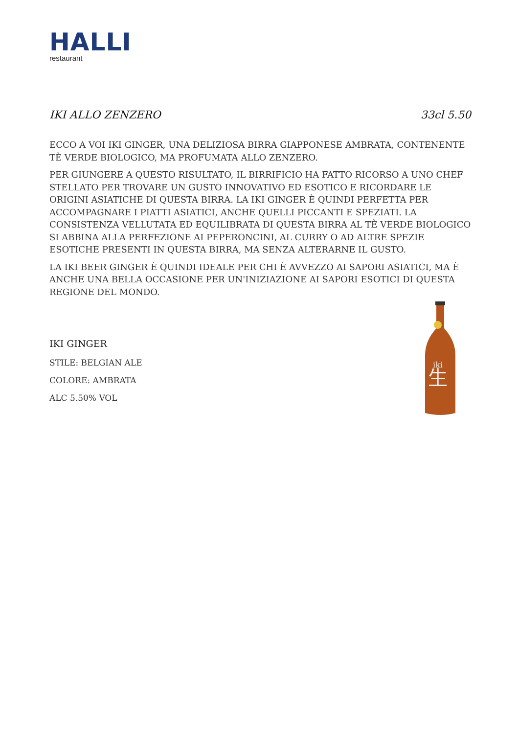HALLI
restaurant
IKI ALLO ZENZERO 33cl 5.50
ECCO A VOI IKI GINGER, UNA DELIZIOSA BIRRA GIAPPONESE AMBRATA, CONTENENTE TÈ VERDE BIOLOGICO, MA PROFUMATA ALLO ZENZERO.
PER GIUNGERE A QUESTO RISULTATO, IL BIRRIFICIO HA FATTO RICORSO A UNO CHEF STELLATO PER TROVARE UN GUSTO INNOVATIVO ED ESOTICO E RICORDARE LE ORIGINI ASIATICHE DI QUESTA BIRRA. LA IKI GINGER È QUINDI PERFETTA PER ACCOMPAGNARE I PIATTI ASIATICI, ANCHE QUELLI PICCANTI E SPEZIATI. LA CONSISTENZA VELLUTATA ED EQUILIBRATA DI QUESTA BIRRA AL TÈ VERDE BIOLOGICO SI ABBINA ALLA PERFEZIONE AI PEPERONCINI, AL CURRY O AD ALTRE SPEZIE ESOTICHE PRESENTI IN QUESTA BIRRA, MA SENZA ALTERARNE IL GUSTO.
LA IKI BEER GINGER È QUINDI IDEALE PER CHI È AVVEZZO AI SAPORI ASIATICI, MA È ANCHE UNA BELLA OCCASIONE PER UN'INIZIAZIONE AI SAPORI ESOTICI DI QUESTA REGIONE DEL MONDO.
IKI GINGER
STILE: BELGIAN ALE
COLORE: AMBRATA
ALC 5.50% VOL
生
iki